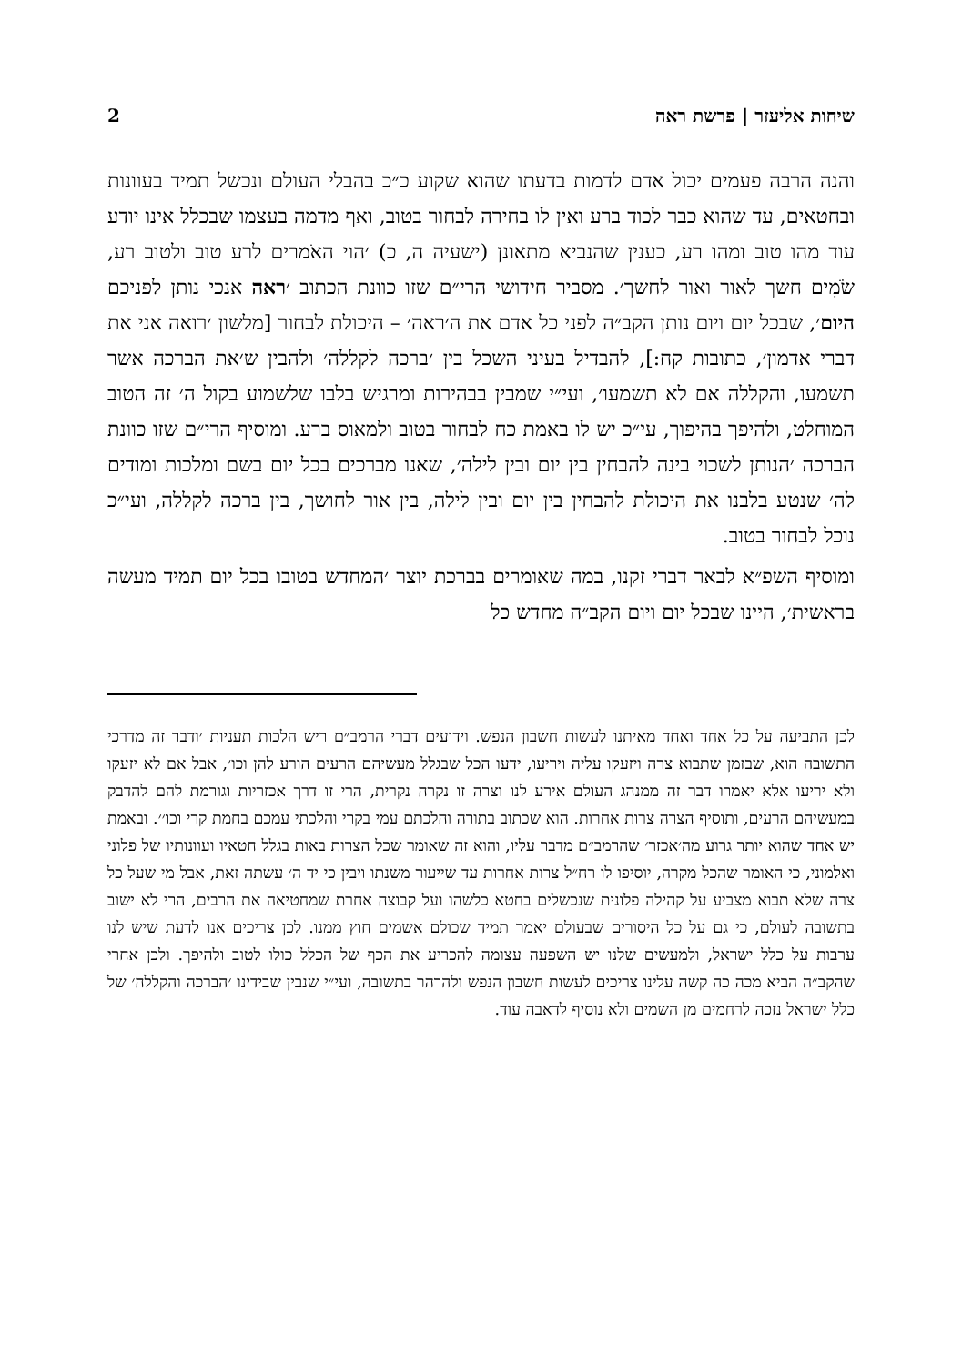שיחות אליעזר | פרשת ראה 2
והנה הרבה פעמים יכול אדם לדמות בדעתו שהוא שקוע כ״כ בהבלי העולם ונכשל תמיד בעוונות ובחטאים, עד שהוא כבר לכוד ברע ואין לו בחירה לבחור בטוב, ואף מדמה בעצמו שבכלל אינו יודע עוד מהו טוב ומהו רע, כענין שהנביא מתאונן (ישעיה ה, כ) ׳הוי האֹמרים לרע טוב ולטוב רע, שֹׂמִים חשך לאור ואור לחשך׳. מסביר חידושי הרי״ם שזו כוונת הכתוב ׳ראה אנכי נותן לפניכם היום׳, שבכל יום ויום נותן הקב״ה לפני כל אדם את ה׳ראה׳ – היכולת לבחור [מלשון ׳רואה אני את דברי אדמון׳, כתובות קח:], להבדיל בעיני השכל בין ׳ברכה לקללה׳ ולהבין ש׳את הברכה אשר תשמעו, והקללה אם לא תשמעו׳, ועי״י שמבין בבהירות ומרגיש בלבו שלשמוע בקול ה׳ זה הטוב המוחלט, ולהיפך בהיפוך, עי״כ יש לו באמת כח לבחור בטוב ולמאוס ברע. ומוסיף הרי״ם שזו כוונת הברכה ׳הנותן לשכוי בינה להבחין בין יום ובין לילה׳, שאנו מברכים בכל יום בשם ומלכות ומודים לה׳ שנטע בלבנו את היכולת להבחין בין יום ובין לילה, בין אור לחושך, בין ברכה לקללה, ועי״כ נוכל לבחור בטוב.
ומוסיף השפ״א לבאר דברי זקנו, במה שאומרים בברכת יוצר ׳המחדש בטובו בכל יום תמיד מעשה בראשית׳, היינו שבכל יום ויום הקב״ה מחדש כל
לכן התביעה על כל אחד ואחד מאיתנו לעשות חשבון הנפש. וידועים דברי הרמב״ם ריש הלכות תעניות ׳ודבר זה מדרכי התשובה הוא, שבזמן שתבוא צרה ויזעקו עליה ויריעו, ידעו הכל שבגלל מעשיהם הרעים הורע להן וכו׳, אבל אם לא יזעקו ולא יריעו אלא יאמרו דבר זה ממנהג העולם אירע לנו וצרה זו נקרה נקרית, הרי זו דרך אכזריות וגורמת להם להדבק במעשיהם הרעים, ותוסיף הצרה צרות אחרות. הוא שכתוב בתורה והלכתם עמי בקרי והלכתי עמכם בחמת קרי וכו׳׳. ובאמת יש אחד שהוא יותר גרוע מה׳אכזר׳ שהרמב״ם מדבר עליו, והוא זה שאומר שכל הצרות באות בגלל חטאיו ועוונותיו של פלוני ואלמוני, כי האומר שהכל מקרה, יוסיפו לו רח״ל צרות אחרות עד שייעור משנתו ויבין כי יד ה׳ עשתה זאת, אבל מי שעל כל צרה שלא תבוא מצביע על קהילה פלונית שנכשלים בחטא כלשהו ועל קבוצה אחרת שמחטיאה את הרבים, הרי לא ישוב בתשובה לעולם, כי גם על כל היסורים שבעולם יאמר תמיד שכולם אשמים חוץ ממנו. לכן צריכים אנו לדעת שיש לנו ערבות על כלל ישראל, ולמעשים שלנו יש השפעה עצומה להכריע את הכף של הכלל כולו לטוב ולהיפך. ולכן אחרי שהקב״ה הביא מכה כה קשה עלינו צריכים לעשות חשבון הנפש ולהרהר בתשובה, ועי״י שנבין שבידינו ׳הברכה והקללה׳ של כלל ישראל נזכה לרחמים מן השמים ולא נוסיף לדאבה עוד.